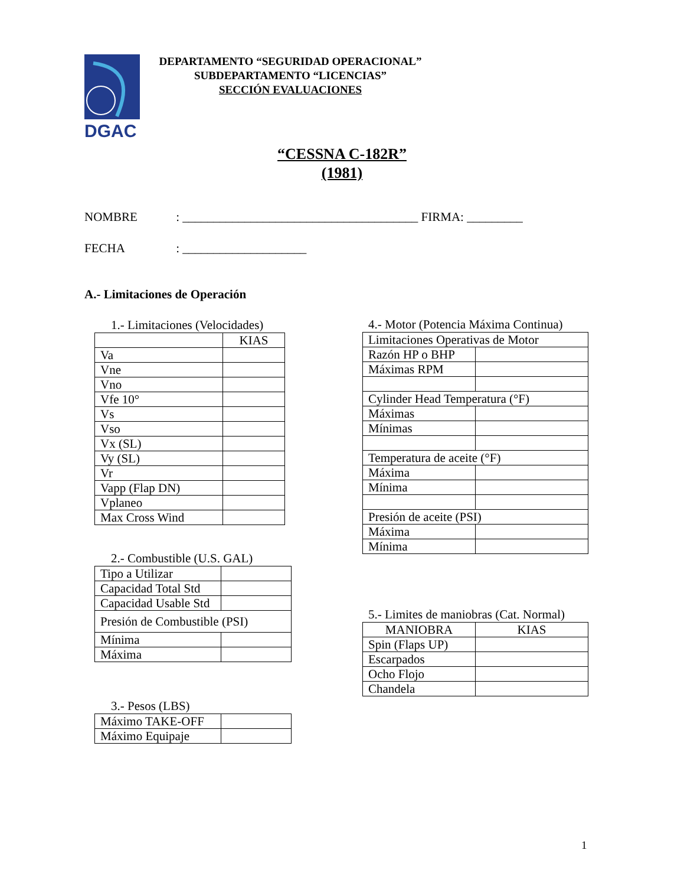DGAC
DEPARTAMENTO “SEGURIDAD OPERACIONAL”
SUBDEPARTAMENTO “LICENCIAS”
SECCIÓN EVALUACIONES
“CESSNA C-182R”
(1981)
NOMBRE : ______________________________________ FIRMA: _________
FECHA : ____________________
A.- Limitaciones de Operación
1.- Limitaciones (Velocidades)
| | KIAS |
| Va | |
| Vne | |
| Vno | |
| Vfe 10° | |
| Vs | |
| Vso | |
| Vx (SL) | |
| Vy (SL) | |
| Vr | |
| Vapp (Flap DN) | |
| Vplaneo | |
| Max Cross Wind | |
2.- Combustible (U.S. GAL)
| Tipo a Utilizar | |
| Capacidad Total Std | |
| Capacidad Usable Std | |
| Presión de Combustible (PSI) | |
| Mínima | |
| Máxima | |
3.- Pesos (LBS)
| Máximo TAKE-OFF | |
| Máximo Equipaje | |
4.- Motor (Potencia Máxima Continua)
| Limitaciones Operativas de Motor | |
| Razón HP o BHP | |
| Máximas RPM | |
| Cylinder Head Temperatura (°F) | |
| Máximas | |
| Mínimas | |
| Temperatura de aceite (°F) | |
| Máxima | |
| Mínima | |
| Presión de aceite (PSI) | |
| Máxima | |
| Mínima | |
5.- Limites de maniobras (Cat. Normal)
| MANIOBRA | KIAS |
| Spin (Flaps UP) | |
| Escarpados | |
| Ocho Flojo | |
| Chandela | |
1